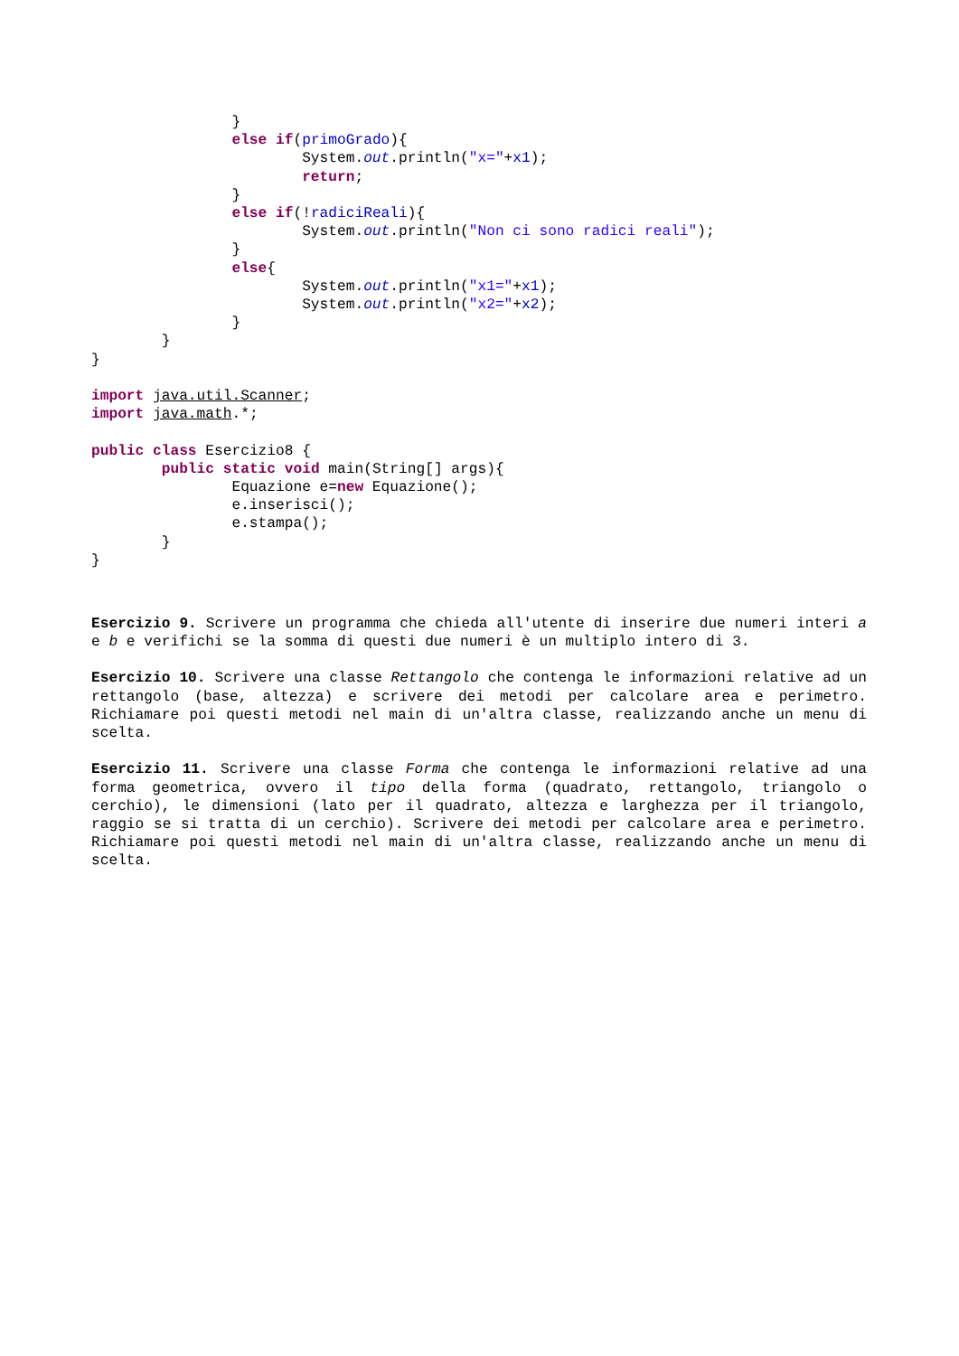}
                else if(primoGrado){
                        System.out.println("x="+x1);
                        return;
                }
                else if(!radiciReali){
                        System.out.println("Non ci sono radici reali");
                }
                else{
                        System.out.println("x1="+x1);
                        System.out.println("x2="+x2);
                }
        }
}

import java.util.Scanner;
import java.math.*;

public class Esercizio8 {
        public static void main(String[] args){
                Equazione e=new Equazione();
                e.inserisci();
                e.stampa();
        }
}
Esercizio 9. Scrivere un programma che chieda all'utente di inserire due numeri interi a e b e verifichi se la somma di questi due numeri è un multiplo intero di 3.
Esercizio 10. Scrivere una classe Rettangolo che contenga le informazioni relative ad un rettangolo (base, altezza) e scrivere dei metodi per calcolare area e perimetro. Richiamare poi questi metodi nel main di un'altra classe, realizzando anche un menu di scelta.
Esercizio 11. Scrivere una classe Forma che contenga le informazioni relative ad una forma geometrica, ovvero il tipo della forma (quadrato, rettangolo, triangolo o cerchio), le dimensioni (lato per il quadrato, altezza e larghezza per il triangolo, raggio se si tratta di un cerchio). Scrivere dei metodi per calcolare area e perimetro. Richiamare poi questi metodi nel main di un'altra classe, realizzando anche un menu di scelta.